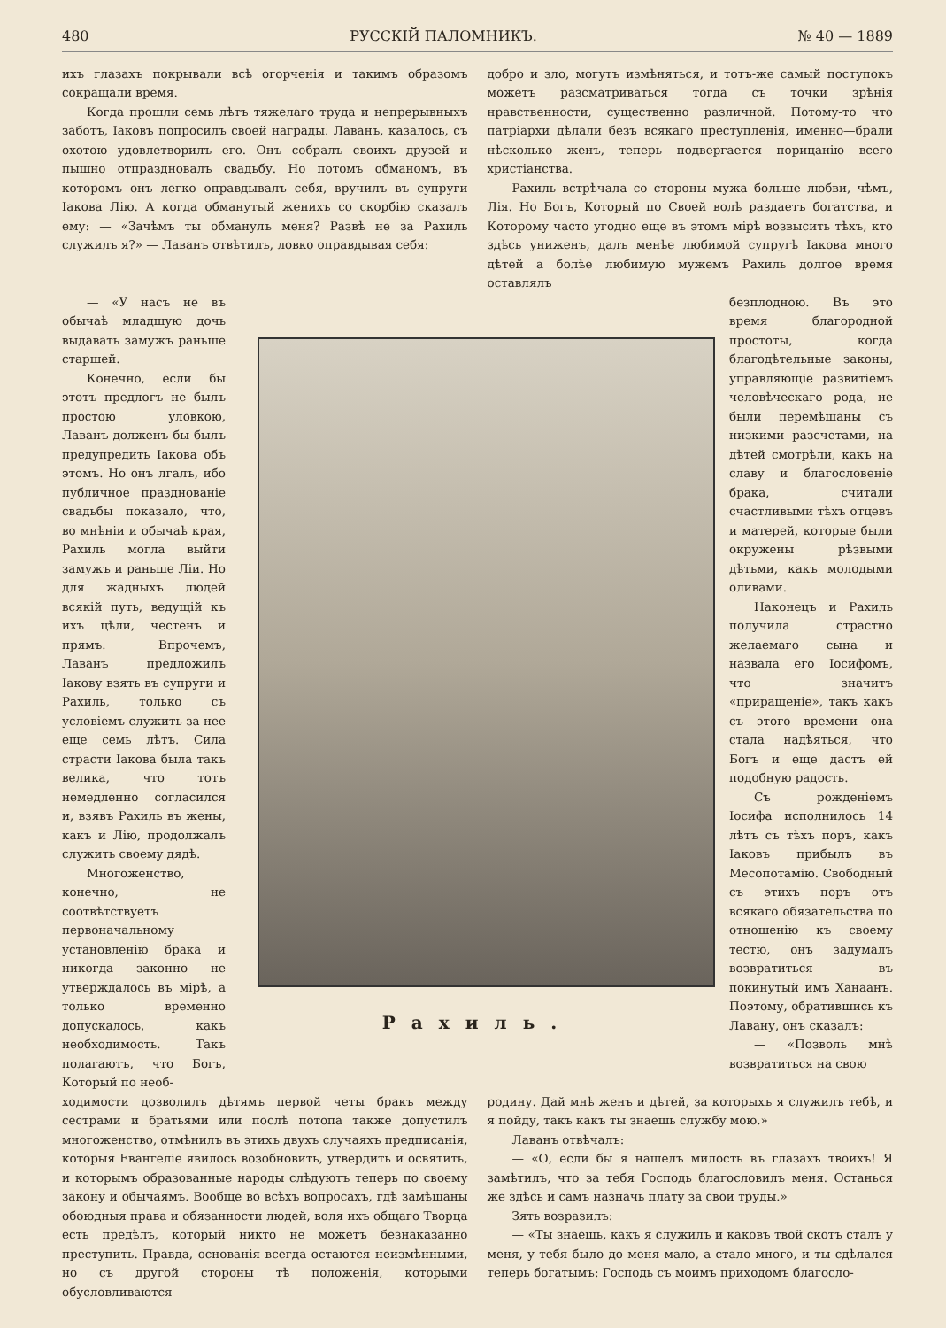480 РУССКІЙ ПАЛОМНИКЪ. № 40 — 1889
ихъ глазахъ покрывали всѣ огорченія и такимъ образомъ сокращали время.
Когда прошли семь лѣтъ тяжелаго труда и непрерывныхъ заботъ, Іаковъ попросилъ своей награды. Лаванъ, казалось, съ охотою удовлетворилъ его. Онъ собралъ своихъ друзей и пышно отпраздновалъ свадьбу. Но потомъ обманомъ, въ которомъ онъ легко оправдывалъ себя, вручилъ въ супруги Іакова Лію. А когда обманутый женихъ со скорбію сказалъ ему: — «Зачѣмъ ты обманулъ меня? Развѣ не за Рахиль служилъ я?» — Лаванъ отвѣтилъ, ловко оправдывая себя:
добро и зло, могутъ измѣняться, и тотъ-же самый поступокъ можетъ разсматриваться тогда съ точки зрѣнія нравственности, существенно различной. Потому-то что патріархи дѣлали безъ всякаго преступленія, именно—брали нѣсколько женъ, теперь подвергается порицанію всего христіанства.
Рахиль встрѣчала со стороны мужа больше любви, чѣмъ, Лія. Но Богъ, Который по Своей волѣ раздаетъ богатства, и Которому часто угодно еще въ этомъ мірѣ возвысить тѣхъ, кто здѣсь униженъ, далъ менѣе любимой супругѣ Іакова много дѣтей а болѣе любимую мужемъ Рахиль долгое время оставлялъ
— «У насъ не въ обычаѣ младшую дочь выдавать замужъ раньше старшей.
Конечно, если бы этотъ предлогъ не былъ простою уловкою, Лаванъ долженъ бы былъ предупредить Іакова объ этомъ. Но онъ лгалъ, ибо публичное празднованіе свадьбы показало, что, во мнѣніи и обычаѣ края, Рахиль могла выйти замужъ и раньше Ліи. Но для жадныхъ людей всякій путь, ведущій къ ихъ цѣли, честенъ и прямъ. Впрочемъ, Лаванъ предложилъ Іакову взять въ супруги и Рахиль, только съ условіемъ служить за нее еще семь лѣтъ. Сила страсти Іакова была такъ велика, что тотъ немедленно согласился и, взявъ Рахиль въ жены, какъ и Лію, продолжалъ служить своему дядѣ.
Многоженство, конечно, не соотвѣтствуетъ первоначальному установленію брака и никогда законно не утверждалось въ мірѣ, а только временно допускалось, какъ необходимость. Такъ полагаютъ, что Богъ, Который по необ-
Рахиль.
безплодною. Въ это время благородной простоты, когда благодѣтельные законы, управляющіе развитіемъ человѣческаго рода, не были перемѣшаны съ низкими разсчетами, на дѣтей смотрѣли, какъ на славу и благословеніе брака, считали счастливыми тѣхъ отцевъ и матерей, которые были окружены рѣзвыми дѣтьми, какъ молодыми оливами.
Наконецъ и Рахиль получила страстно желаемаго сына и назвала его Іосифомъ, что значитъ «приращеніе», такъ какъ съ этого времени она стала надѣяться, что Богъ и еще дастъ ей подобную радость.
Съ рожденіемъ Іосифа исполнилось 14 лѣтъ съ тѣхъ поръ, какъ Іаковъ прибылъ въ Месопотамію. Свободный съ этихъ поръ отъ всякаго обязательства по отношенію къ своему тестю, онъ задумалъ возвратиться въ покинутый имъ Ханаанъ. Поэтому, обратившись къ Лавану, онъ сказалъ:
— «Позволь мнѣ возвратиться на свою
ходимости дозволилъ дѣтямъ первой четы бракъ между сестрами и братьями или послѣ потопа также допустилъ многоженство, отмѣнилъ въ этихъ двухъ случаяхъ предписанія, которыя Евангеліе явилось возобновить, утвердить и освятить, и которымъ образованные народы слѣдуютъ теперь по своему закону и обычаямъ. Вообще во всѣхъ вопросахъ, гдѣ замѣшаны обоюдныя права и обязанности людей, воля ихъ общаго Творца есть предѣлъ, который никто не можетъ безнаказанно преступить. Правда, основанія всегда остаются неизмѣнными, но съ другой стороны тѣ положенія, которыми обусловливаются
родину. Дай мнѣ женъ и дѣтей, за которыхъ я служилъ тебѣ, и я пойду, такъ какъ ты знаешь службу мою.»
Лаванъ отвѣчалъ:
— «О, если бы я нашелъ милость въ глазахъ твоихъ! Я замѣтилъ, что за тебя Господь благословилъ меня. Останься же здѣсь и самъ назначь плату за свои труды.»
Зять возразилъ:
— «Ты знаешь, какъ я служилъ и каковъ твой скотъ сталъ у меня, у тебя было до меня мало, а стало много, и ты сдѣлался теперь богатымъ: Господь съ моимъ приходомъ благосло-